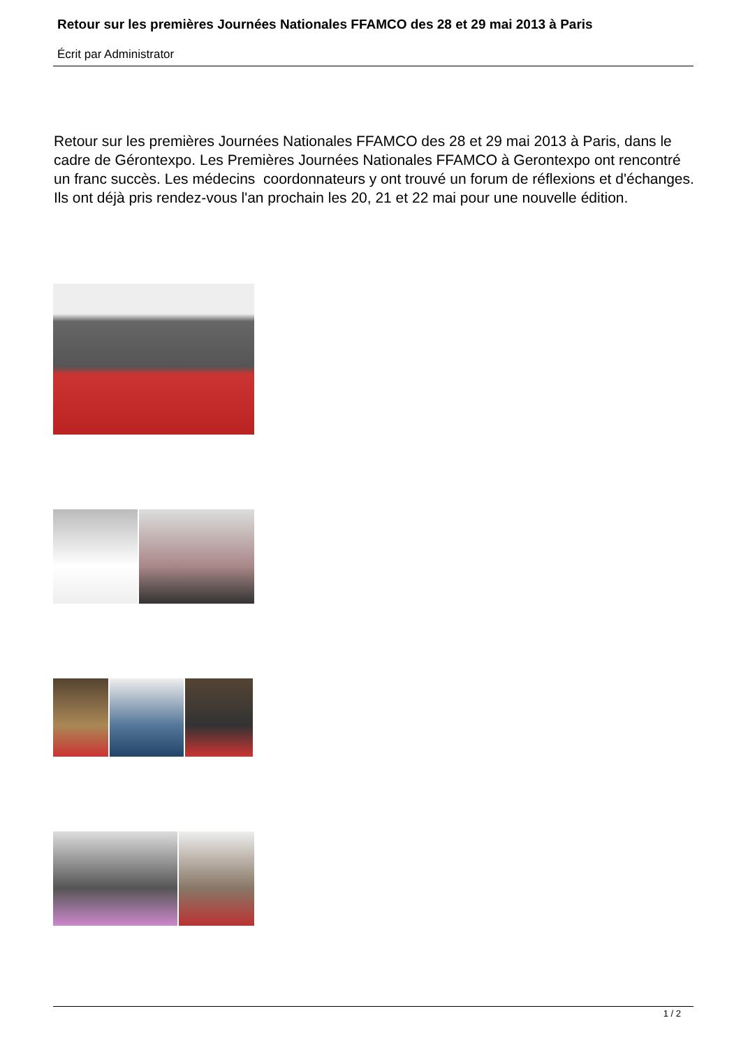Retour sur les premières Journées Nationales FFAMCO des 28 et 29 mai 2013 à Paris
Écrit par Administrator
Retour sur les premières Journées Nationales FFAMCO des 28 et 29 mai 2013 à Paris, dans le cadre de Gérontexpo. Les Premières Journées Nationales FFAMCO à Gerontexpo ont rencontré un franc succès. Les médecins coordonnateurs y ont trouvé un forum de réflexions et d'échanges. Ils ont déjà pris rendez-vous l'an prochain les 20, 21 et 22 mai pour une nouvelle édition.
1 / 2